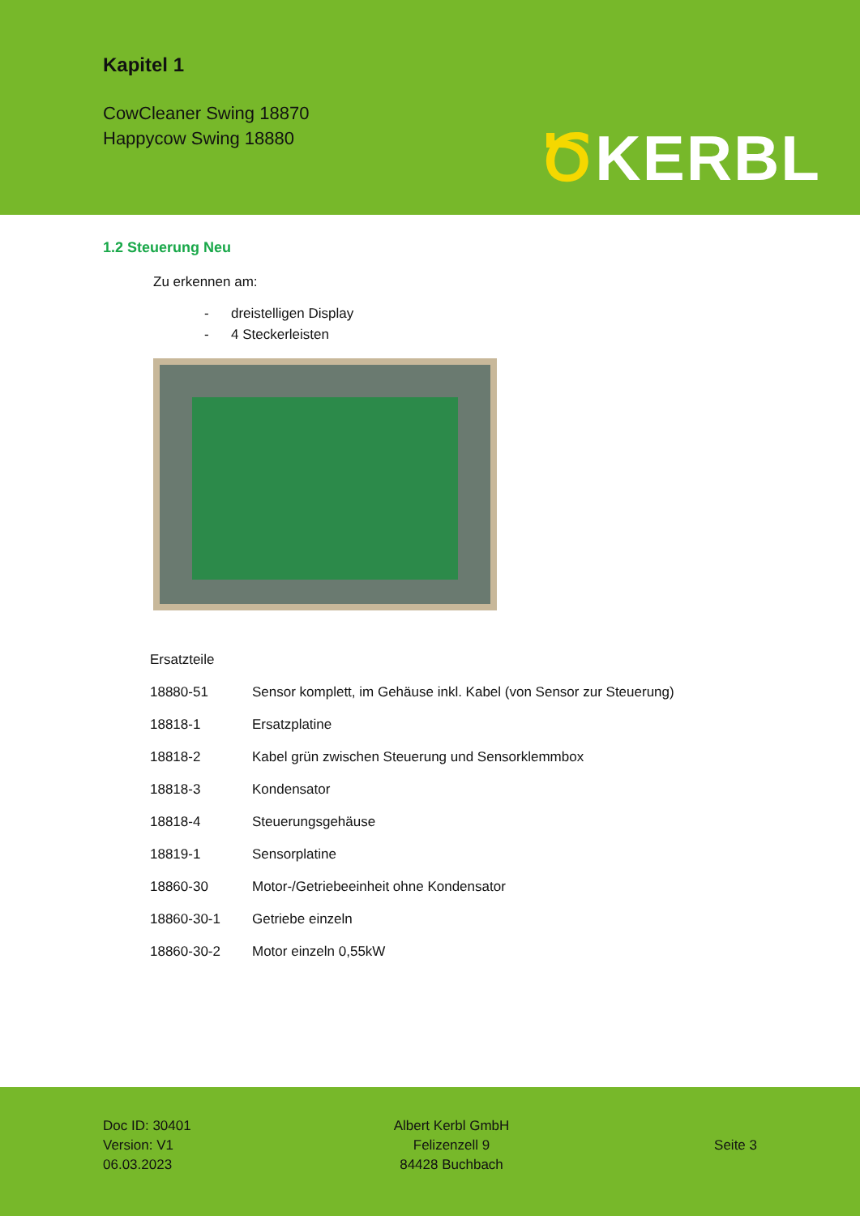Kapitel 1
CowCleaner Swing 18870
Happycow Swing 18880
ԾKERBL
1.2 Steuerung Neu
Zu erkennen am:
- dreistelligen Display
- 4 Steckerleisten
| Ersatzteile | |
| 18880-51 | Sensor komplett, im Gehäuse inkl. Kabel (von Sensor zur Steuerung) |
| 18818-1 | Ersatzplatine |
| 18818-2 | Kabel grün zwischen Steuerung und Sensorklemmbox |
| 18818-3 | Kondensator |
| 18818-4 | Steuerungsgehäuse |
| 18819-1 | Sensorplatine |
| 18860-30 | Motor-/Getriebeeinheit ohne Kondensator |
| 18860-30-1 | Getriebe einzeln |
| 18860-30-2 | Motor einzeln 0,55kW |
Doc ID: 30401
Version: V1
06.03.2023
Albert Kerbl GmbH
Felizenzell 9
84428 Buchbach
Seite 3